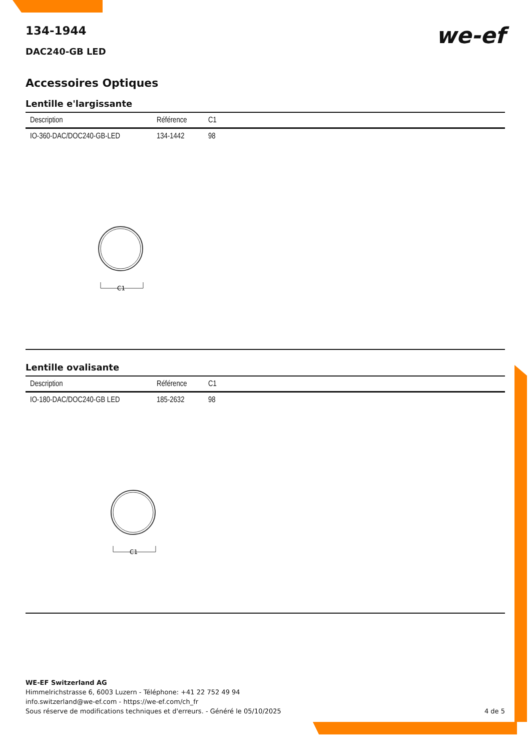we-ef
134-1944
DAC240-GB LED
Accessoires Optiques
Lentille e'largissante
| Description | Référence | C1 |
| --- | --- | --- |
| IO-360-DAC/DOC240-GB-LED | 134-1442 | 98 |
C1
Lentille ovalisante
| Description | Référence | C1 |
| --- | --- | --- |
| IO-180-DAC/DOC240-GB LED | 185-2632 | 98 |
C1
WE-EF Switzerland AG
Himmelrichstrasse 6, 6003 Luzern - Téléphone: +41 22 752 49 94
info.switzerland@we-ef.com - https://we-ef.com/ch_fr
Sous réserve de modifications techniques et d'erreurs. - Généré le 05/10/2025 4 de 5